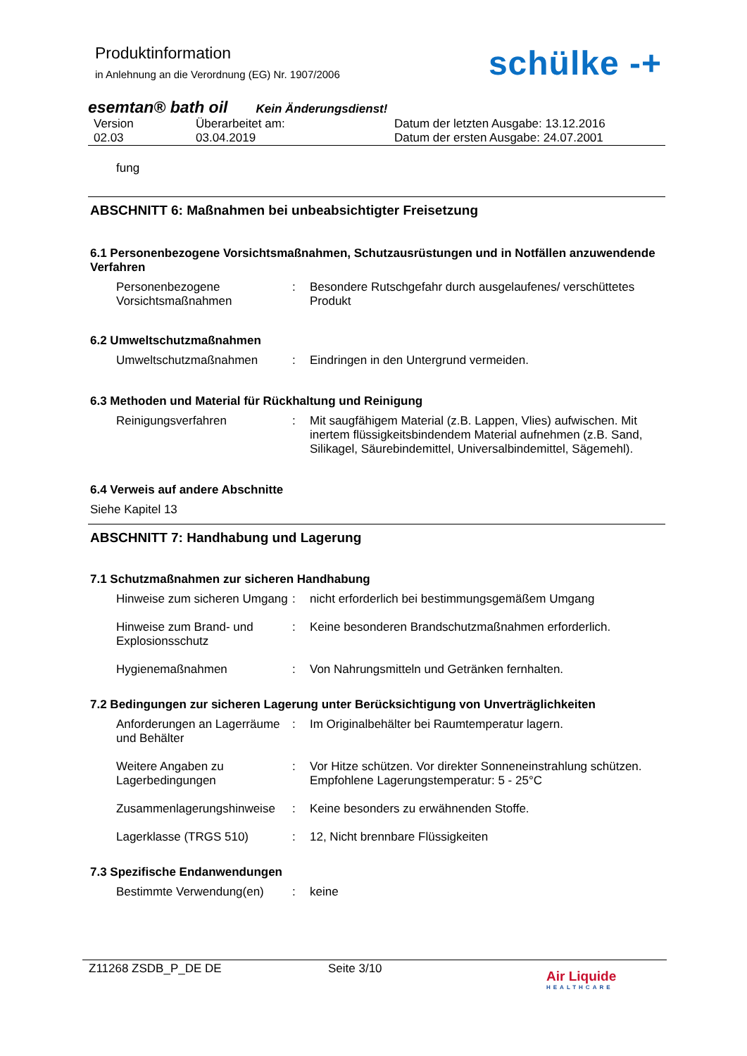Produktinformation
in Anlehnung an die Verordnung (EG) Nr. 1907/2006
schülke -+
esemtan® bath oil Kein Änderungsdienst!
Version
02.03
Überarbeitet am:
03.04.2019
Datum der letzten Ausgabe: 13.12.2016
Datum der ersten Ausgabe: 24.07.2001
fung
ABSCHNITT 6: Maßnahmen bei unbeabsichtigter Freisetzung
6.1 Personenbezogene Vorsichtsmaßnahmen, Schutzausrüstungen und in Notfällen anzuwendende Verfahren
Personenbezogene Vorsichtsmaßnahmen
:
Besondere Rutschgefahr durch ausgelaufenes/ verschüttetes Produkt
6.2 Umweltschutzmaßnahmen
Umweltschutzmaßnahmen
:
Eindringen in den Untergrund vermeiden.
6.3 Methoden und Material für Rückhaltung und Reinigung
Reinigungsverfahren
:
Mit saugfähigem Material (z.B. Lappen, Vlies) aufwischen. Mit inertem flüssigkeitsbindendem Material aufnehmen (z.B. Sand, Silikagel, Säurebindemittel, Universalbindemittel, Sägemehl).
6.4 Verweis auf andere Abschnitte
Siehe Kapitel 13
ABSCHNITT 7: Handhabung und Lagerung
7.1 Schutzmaßnahmen zur sicheren Handhabung
Hinweise zum sicheren Umgang
:
nicht erforderlich bei bestimmungsgemäßem Umgang
Hinweise zum Brand- und Explosionsschutz
:
Keine besonderen Brandschutzmaßnahmen erforderlich.
Hygienemaßnahmen
:
Von Nahrungsmitteln und Getränken fernhalten.
7.2 Bedingungen zur sicheren Lagerung unter Berücksichtigung von Unverträglichkeiten
Anforderungen an Lagerräume und Behälter
:
Im Originalbehälter bei Raumtemperatur lagern.
Weitere Angaben zu Lagerbedingungen
:
Vor Hitze schützen. Vor direkter Sonneneinstrahlung schützen. Empfohlene Lagerungstemperatur: 5 - 25°C
Zusammenlagerungshinweise
:
Keine besonders zu erwähnenden Stoffe.
Lagerklasse (TRGS 510)
:
12, Nicht brennbare Flüssigkeiten
7.3 Spezifische Endanwendungen
Bestimmte Verwendung(en)
:
keine
Z11268 ZSDB_P_DE DE Seite 3/10
Air Liquide
HEALTHCARE